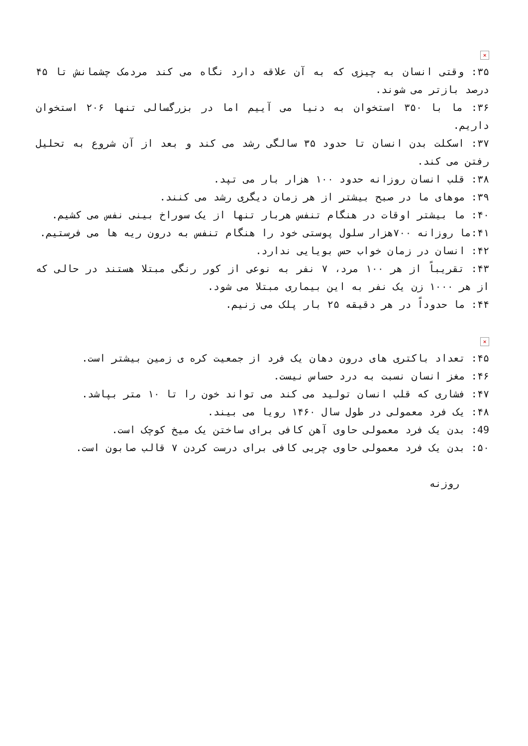×
۳۵: وقتی انسان به چیزی که به آن علاقه دارد نگاه می کند مردمک چشمانش تا ۴۵ درصد بازتر می شوند.
۳۶: ما با ۳۵۰ استخوان به دنیا می آییم اما در بزرگسالی تنها ۲۰۶ استخوان داریم.
۳۷: اسکلت بدن انسان تا حدود ۳۵ سالگی رشد می کند و بعد از آن شروع به تحلیل رفتن می کند.
۳۸: قلب انسان روزانه حدود ۱۰۰ هزار بار می تپد.
۳۹: موهای ما در صبح بیشتر از هر زمان دیگری رشد می کنند.
۴۰: ما بیشتر اوقات در هنگام تنفس هربار تنها از یک سوراخ بینی نفس می کشیم.
۴۱:ما روزانه ۷۰۰هزار سلول پوستی خود را هنگام تنفس به درون ریه ها می فرستیم.
۴۲: انسان در زمان خواب حس بویایی ندارد.
۴۳: تقریباً از هر ۱۰۰ مرد، ۷ نفر به نوعی از کور رنگی مبتلا هستند در حالی که از هر ۱۰۰۰ زن یک نفر به این بیماری مبتلا می شود.
۴۴: ما حدوداً در هر دقیقه ۲۵ بار پلک می زنیم.
×
۴۵: تعداد باکتری های درون دهان یک فرد از جمعیت کره ی زمین بیشتر است.
۴۶: مغز انسان نسبت به درد حساس نیست.
۴۷: فشاری که قلب انسان تولید می کند می تواند خون را تا ۱۰ متر بپاشد.
۴۸: یک فرد معمولی در طول سال ۱۴۶۰ رویا می بیند.
49: بدن یک فرد معمولی حاوی آهن کافی برای ساختن یک میخ کوچک است.
۵۰: بدن یک فرد معمولی حاوی چربی کافی برای درست کردن ۷ قالب صابون است.
روزنه